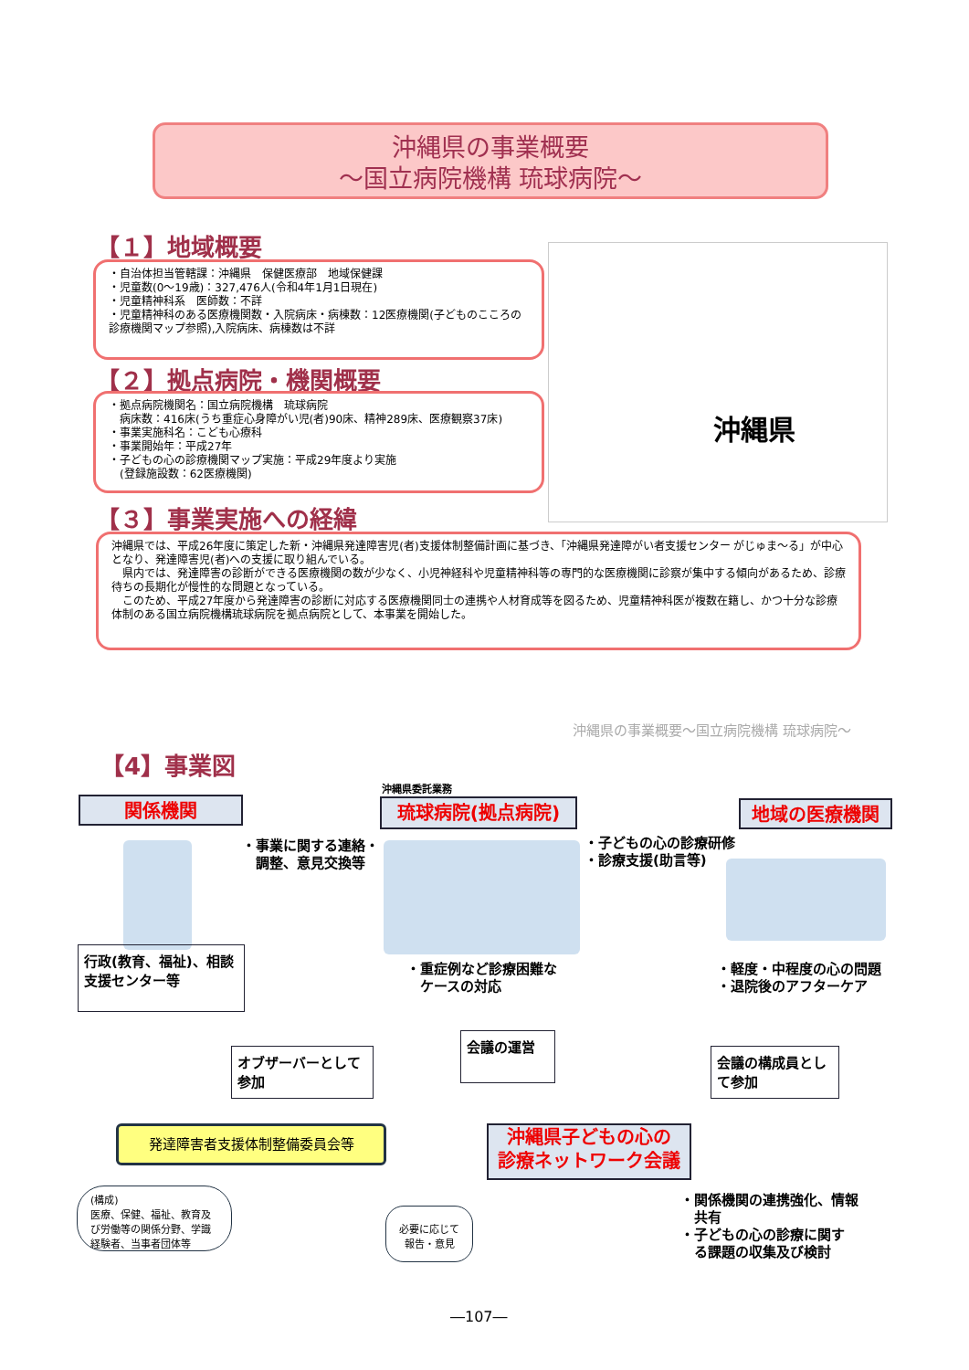沖縄県の事業概要
〜国立病院機構 琉球病院〜
【１】地域概要
・自治体担当管轄課：沖縄県　保健医療部　地域保健課
・児童数(0〜19歳)：327,476人(令和4年1月1日現在)
・児童精神科系　医師数：不詳
・児童精神科のある医療機関数・入院病床・病棟数：12医療機関(子どものこころの診療機関マップ参照),入院病床、病棟数は不詳
沖縄県
【２】拠点病院・機関概要
・拠点病院機関名：国立病院機構　琉球病院
　病床数：416床(うち重症心身障がい児(者)90床、精神289床、医療観察37床)
・事業実施科名：こども心療科
・事業開始年：平成27年
・子どもの心の診療機関マップ実施：平成29年度より実施
　(登録施設数：62医療機関)
【３】事業実施への経緯
沖縄県では、平成26年度に策定した新・沖縄県発達障害児(者)支援体制整備計画に基づき、「沖縄県発達障がい者支援センター がじゅま〜る」が中心となり、発達障害児(者)への支援に取り組んでいる。
　県内では、発達障害の診断ができる医療機関の数が少なく、小児神経科や児童精神科等の専門的な医療機関に診察が集中する傾向があるため、診療待ちの長期化が慢性的な問題となっている。
　このため、平成27年度から発達障害の診断に対応する医療機関同士の連携や人材育成等を図るため、児童精神科医が複数在籍し、かつ十分な診療体制のある国立病院機構琉球病院を拠点病院として、本事業を開始した。
沖縄県の事業概要〜国立病院機構 琉球病院〜
【4】事業図
関係機関
沖縄県委託業務
琉球病院(拠点病院) 地域の医療機関
・事業に関する連絡・
　調整、意見交換等
・子どもの心の診療研修
・診療支援(助言等)
行政(教育、福祉)、相談
支援センター等
・重症例など診療困難な
　ケースの対応
・軽度・中程度の心の問題
・退院後のアフターケア
オブザーバーとして
参加
会議の運営
会議の構成員とし
て参加
発達障害者支援体制整備委員会等
沖縄県子どもの心の
診療ネットワーク会議
(構成)
医療、保健、福祉、教育及び労働等の関係分野、学識経験者、当事者団体等
必要に応じて
報告・意見
・関係機関の連携強化、情報
　共有
・子どもの心の診療に関す
　る課題の収集及び検討
―107―